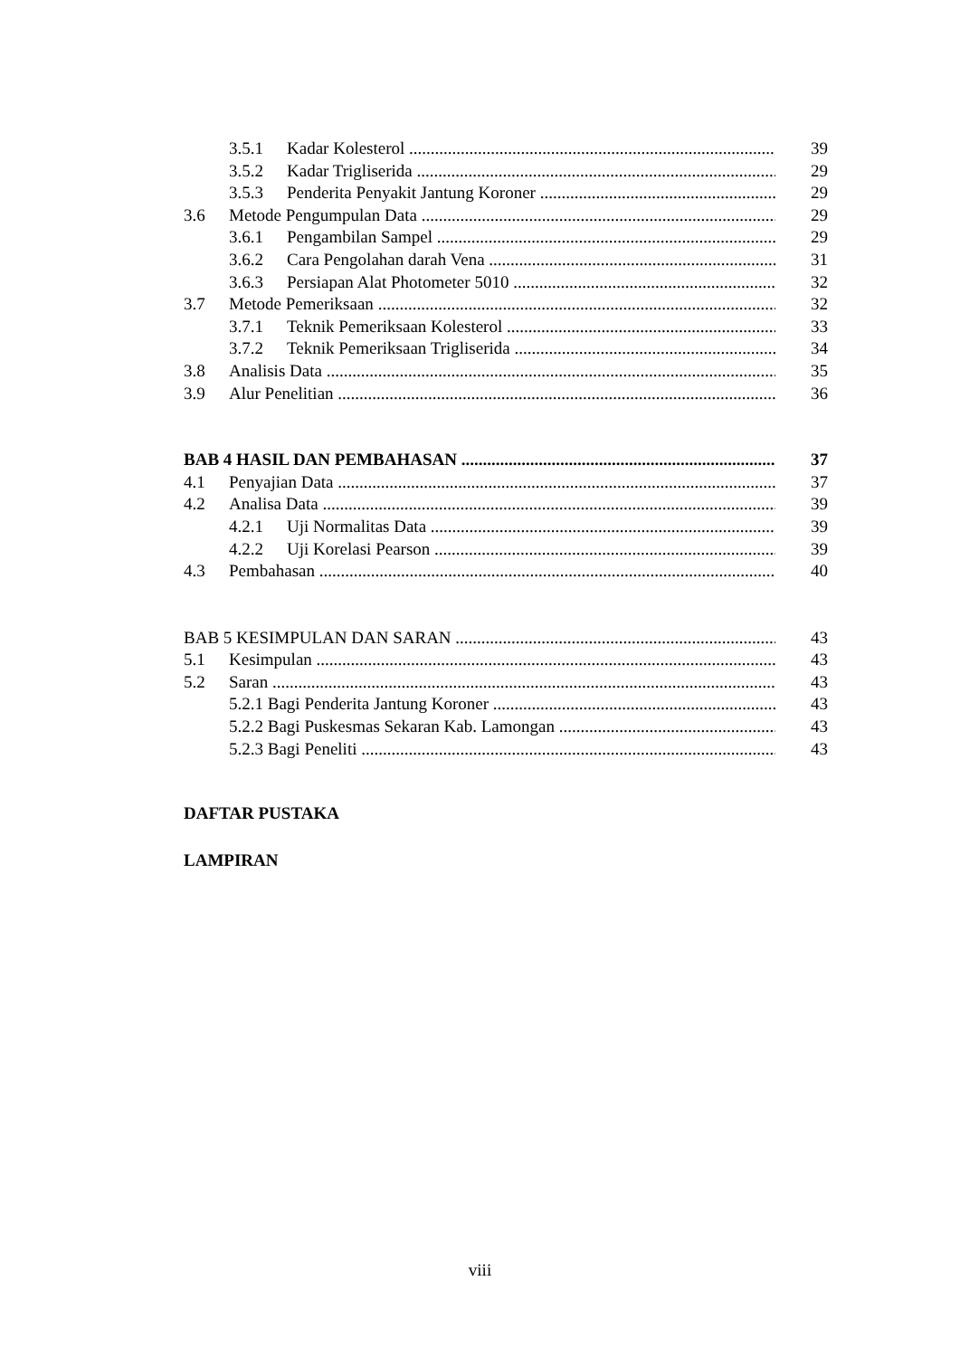3.5.1 Kadar Kolesterol 39
3.5.2 Kadar Trigliserida 29
3.5.3 Penderita Penyakit Jantung Koroner 29
3.6 Metode Pengumpulan Data 29
3.6.1 Pengambilan Sampel 29
3.6.2 Cara Pengolahan darah Vena 31
3.6.3 Persiapan Alat Photometer 5010 32
3.7 Metode Pemeriksaan 32
3.7.1 Teknik Pemeriksaan Kolesterol 33
3.7.2 Teknik Pemeriksaan Trigliserida 34
3.8 Analisis Data 35
3.9 Alur Penelitian 36
BAB 4 HASIL DAN PEMBAHASAN 37
4.1 Penyajian Data 37
4.2 Analisa Data 39
4.2.1 Uji Normalitas Data 39
4.2.2 Uji Korelasi Pearson 39
4.3 Pembahasan 40
BAB 5 KESIMPULAN DAN SARAN 43
5.1 Kesimpulan 43
5.2 Saran 43
5.2.1 Bagi Penderita Jantung Koroner 43
5.2.2 Bagi Puskesmas Sekaran Kab. Lamongan 43
5.2.3 Bagi Peneliti 43
DAFTAR PUSTAKA
LAMPIRAN
viii